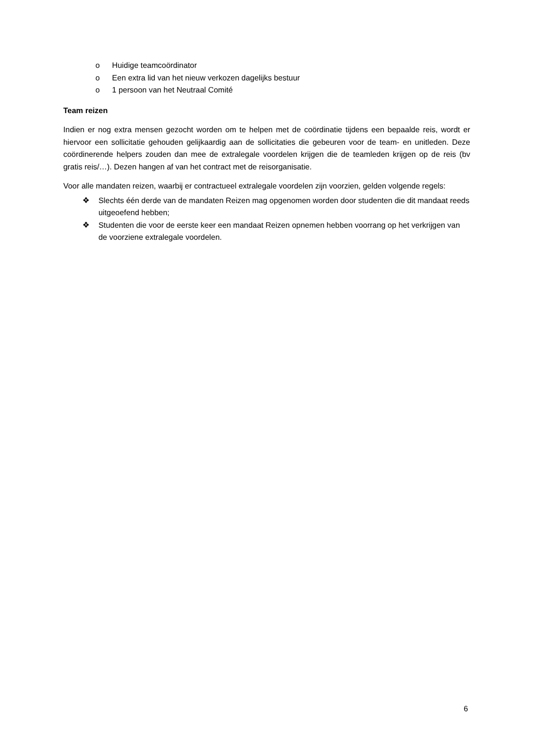o Huidige teamcoördinator
o Een extra lid van het nieuw verkozen dagelijks bestuur
o 1 persoon van het Neutraal Comité
Team reizen
Indien er nog extra mensen gezocht worden om te helpen met de coördinatie tijdens een bepaalde reis, wordt er hiervoor een sollicitatie gehouden gelijkaardig aan de sollicitaties die gebeuren voor de team- en unitleden. Deze coördinerende helpers zouden dan mee de extralegale voordelen krijgen die de teamleden krijgen op de reis (bv gratis reis/…). Dezen hangen af van het contract met de reisorganisatie.
Voor alle mandaten reizen, waarbij er contractueel extralegale voordelen zijn voorzien, gelden volgende regels:
❖ Slechts één derde van de mandaten Reizen mag opgenomen worden door studenten die dit mandaat reeds uitgeoefend hebben;
❖ Studenten die voor de eerste keer een mandaat Reizen opnemen hebben voorrang op het verkrijgen van de voorziene extralegale voordelen.
6